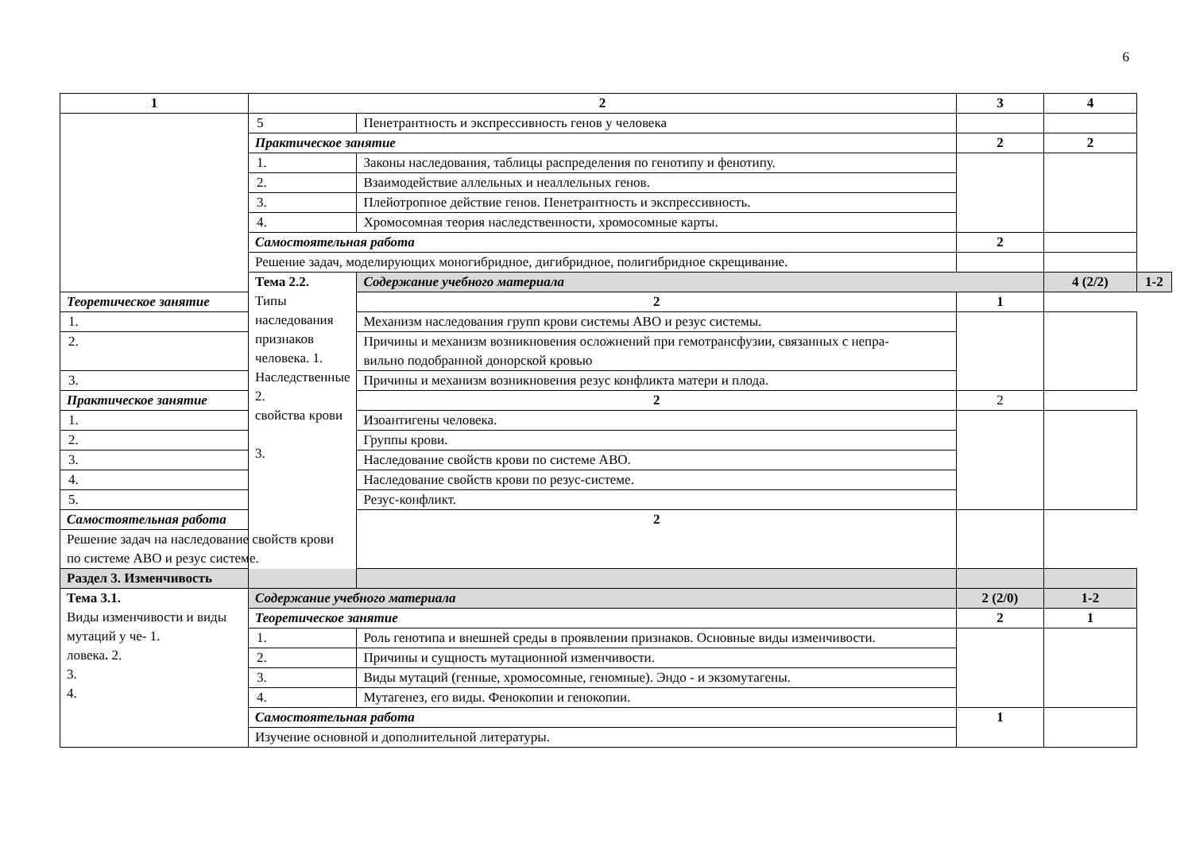6
| 1 | 2 | | 3 | 4 | |
| --- | --- | --- | --- | --- | --- |
| | 5 | Пенетрантность и экспрессивность генов у человека | | | |
| | Практическое занятие | | 2 | 2 | |
| | 1. | Законы наследования, таблицы распределения по генотипу и фенотипу. | | | |
| | 2. | Взаимодействие аллельных и неаллельных генов. | | | |
| | 3. | Плейотропное действие генов. Пенетрантность и экспрессивность. | | | |
| | 4. | Хромосомная теория наследственности, хромосомные карты. | | | |
| | Самостоятельная работа | | 2 | | |
| | Решение задач, моделирующих моногибридное, дигибридное, полигибридное скрещивание. | | | | |
| | Тема 2.2. Типы наследования признаков человека. 1. Наследственные 2. свойства крови 3. | Содержание учебного материала | | 4 (2/2) | 1-2 |
| Теоретическое занятие | | 2 | 1 | | |
| 1. | | Механизм наследования групп крови системы АВО и резус системы. | | | |
| 2. | | Причины и механизм возникновения осложнений при гемотрансфузии, связанных с непра- вильно подобранной донорской кровью | | | |
| 3. | | Причины и механизм возникновения резус конфликта матери и плода. | | | |
| Практическое занятие | | 2 | 2 | | |
| 1. | | Изоантигены человека. | | | |
| 2. | | Группы крови. | | | |
| 3. | | Наследование свойств крови по системе АВО. | | | |
| 4. | | Наследование свойств крови по резус-системе. | | | |
| 5. | | Резус-конфликт. | | | |
| Самостоятельная работа | | 2 | | | |
| Решение задач на наследование свойств крови по системе АВО и резус системе. | | | | | |
| Раздел 3. Изменчивость | | | | | |
| Тема 3.1. Виды изменчивости и виды мутаций у че- 1. ловека . 2. 3. 4. | Содержание учебного материала | | 2 (2/0) | 1-2 | |
| | Теоретическое занятие | | 2 | 1 | |
| | 1. | Роль генотипа и внешней среды в проявлении признаков. Основные виды изменчивости. | | | |
| | 2. | Причины и сущность мутационной изменчивости. | | | |
| | 3. | Виды мутаций (генные, хромосомные, геномные). Эндо - и экзомутагены. | | | |
| | 4. | Мутагенез, его виды. Фенокопии и генокопии. | | | |
| | Самостоятельная работа | | 1 | | |
| | Изучение основной и дополнительной литературы. | | | | |